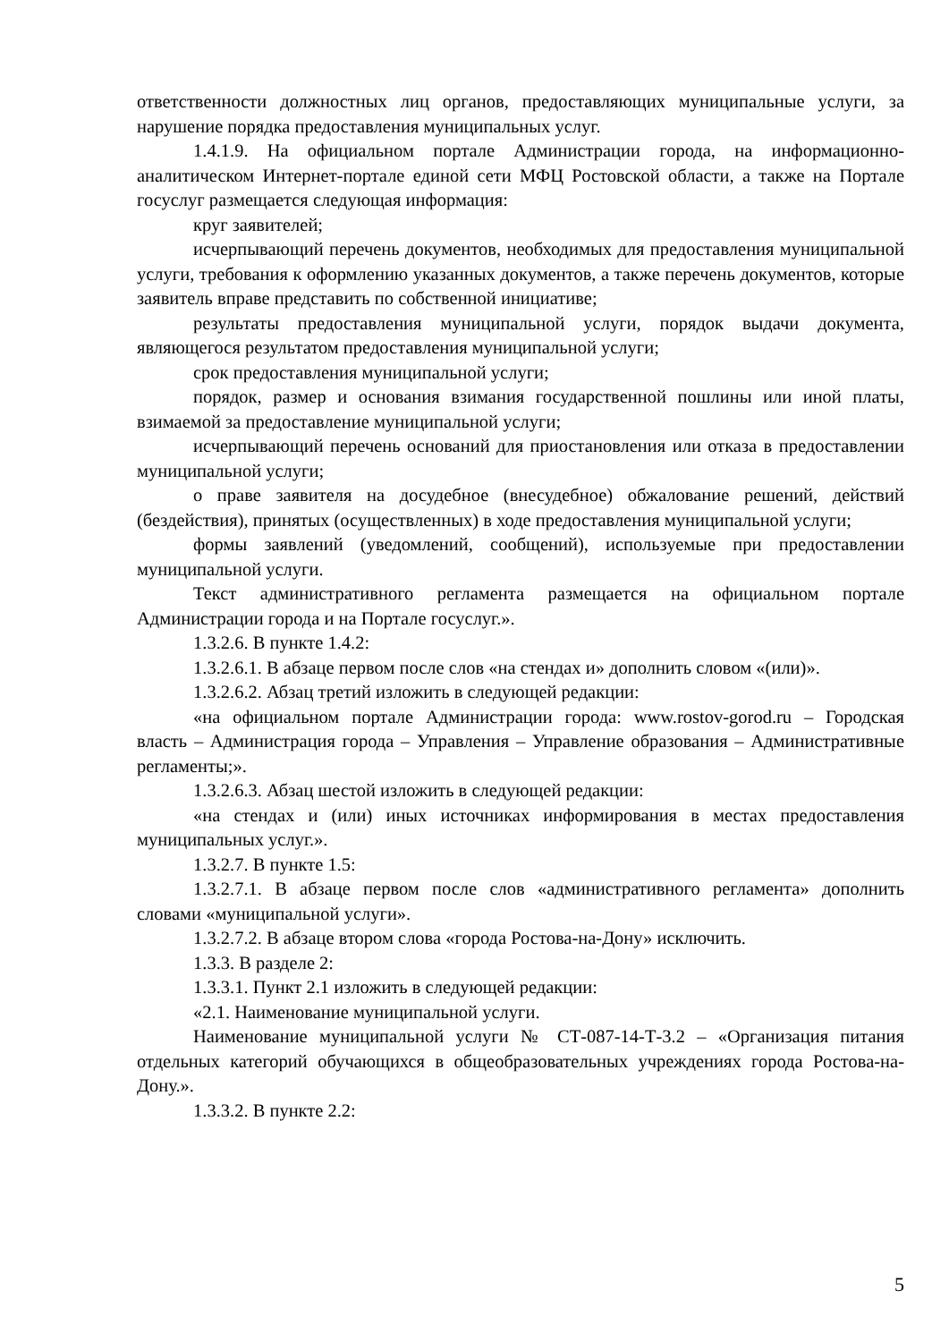ответственности должностных лиц органов, предоставляющих муниципальные услуги, за нарушение порядка предоставления муниципальных услуг.
1.4.1.9. На официальном портале Администрации города, на информационно-аналитическом Интернет-портале единой сети МФЦ Ростовской области, а также на Портале госуслуг размещается следующая информация:
круг заявителей;
исчерпывающий перечень документов, необходимых для предоставления муниципальной услуги, требования к оформлению указанных документов, а также перечень документов, которые заявитель вправе представить по собственной инициативе;
результаты предоставления муниципальной услуги, порядок выдачи документа, являющегося результатом предоставления муниципальной услуги;
срок предоставления муниципальной услуги;
порядок, размер и основания взимания государственной пошлины или иной платы, взимаемой за предоставление муниципальной услуги;
исчерпывающий перечень оснований для приостановления или отказа в предоставлении муниципальной услуги;
о праве заявителя на досудебное (внесудебное) обжалование решений, действий (бездействия), принятых (осуществленных) в ходе предоставления муниципальной услуги;
формы заявлений (уведомлений, сообщений), используемые при предоставлении муниципальной услуги.
Текст административного регламента размещается на официальном портале Администрации города и на Портале госуслуг.».
1.3.2.6. В пункте 1.4.2:
1.3.2.6.1. В абзаце первом после слов «на стендах и» дополнить словом «(или)».
1.3.2.6.2. Абзац третий изложить в следующей редакции:
«на официальном портале Администрации города: www.rostov-gorod.ru – Городская власть – Администрация города – Управления – Управление образования – Административные регламенты;».
1.3.2.6.3. Абзац шестой изложить в следующей редакции:
«на стендах и (или) иных источниках информирования в местах предоставления муниципальных услуг.».
1.3.2.7. В пункте 1.5:
1.3.2.7.1. В абзаце первом после слов «административного регламента» дополнить словами «муниципальной услуги».
1.3.2.7.2. В абзаце втором слова «города Ростова-на-Дону» исключить.
1.3.3. В разделе 2:
1.3.3.1. Пункт 2.1 изложить в следующей редакции:
«2.1. Наименование муниципальной услуги.
Наименование муниципальной услуги № СТ-087-14-Т-3.2 – «Организация питания отдельных категорий обучающихся в общеобразовательных учреждениях города Ростова-на-Дону.».
1.3.3.2. В пункте 2.2:
5